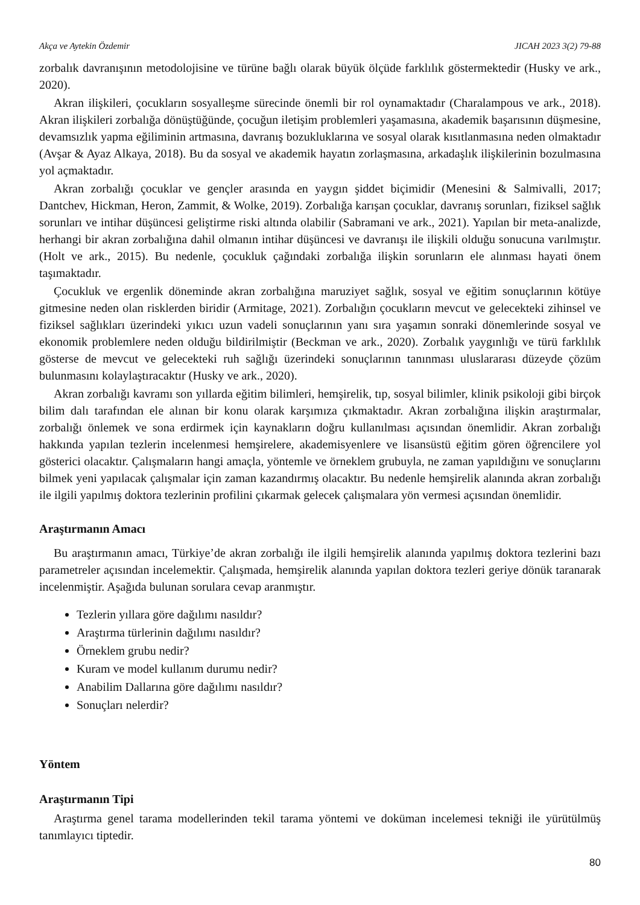Akça ve Aytekin Özdemir JICAH 2023 3(2) 79-88
zorbalık davranışının metodolojisine ve türüne bağlı olarak büyük ölçüde farklılık göstermektedir (Husky ve ark., 2020).
Akran ilişkileri, çocukların sosyalleşme sürecinde önemli bir rol oynamaktadır (Charalampous ve ark., 2018). Akran ilişkileri zorbalığa dönüştüğünde, çocuğun iletişim problemleri yaşamasına, akademik başarısının düşmesine, devamsızlık yapma eğiliminin artmasına, davranış bozukluklarına ve sosyal olarak kısıtlanmasına neden olmaktadır (Avşar & Ayaz Alkaya, 2018). Bu da sosyal ve akademik hayatın zorlaşmasına, arkadaşlık ilişkilerinin bozulmasına yol açmaktadır.
Akran zorbalığı çocuklar ve gençler arasında en yaygın şiddet biçimidir (Menesini & Salmivalli, 2017; Dantchev, Hickman, Heron, Zammit, & Wolke, 2019). Zorbalığa karışan çocuklar, davranış sorunları, fiziksel sağlık sorunları ve intihar düşüncesi geliştirme riski altında olabilir (Sabramani ve ark., 2021). Yapılan bir meta-analizde, herhangi bir akran zorbalığına dahil olmanın intihar düşüncesi ve davranışı ile ilişkili olduğu sonucuna varılmıştır. (Holt ve ark., 2015). Bu nedenle, çocukluk çağındaki zorbalığa ilişkin sorunların ele alınması hayati önem taşımaktadır.
Çocukluk ve ergenlik döneminde akran zorbalığına maruziyet sağlık, sosyal ve eğitim sonuçlarının kötüye gitmesine neden olan risklerden biridir (Armitage, 2021). Zorbalığın çocukların mevcut ve gelecekteki zihinsel ve fiziksel sağlıkları üzerindeki yıkıcı uzun vadeli sonuçlarının yanı sıra yaşamın sonraki dönemlerinde sosyal ve ekonomik problemlere neden olduğu bildirilmiştir (Beckman ve ark., 2020). Zorbalık yaygınlığı ve türü farklılık gösterse de mevcut ve gelecekteki ruh sağlığı üzerindeki sonuçlarının tanınması uluslararası düzeyde çözüm bulunmasını kolaylaştıracaktır (Husky ve ark., 2020).
Akran zorbalığı kavramı son yıllarda eğitim bilimleri, hemşirelik, tıp, sosyal bilimler, klinik psikoloji gibi birçok bilim dalı tarafından ele alınan bir konu olarak karşımıza çıkmaktadır. Akran zorbalığına ilişkin araştırmalar, zorbalığı önlemek ve sona erdirmek için kaynakların doğru kullanılması açısından önemlidir. Akran zorbalığı hakkında yapılan tezlerin incelenmesi hemşirelere, akademisyenlere ve lisansüstü eğitim gören öğrencilere yol gösterici olacaktır. Çalışmaların hangi amaçla, yöntemle ve örneklem grubuyla, ne zaman yapıldığını ve sonuçlarını bilmek yeni yapılacak çalışmalar için zaman kazandırmış olacaktır. Bu nedenle hemşirelik alanında akran zorbalığı ile ilgili yapılmış doktora tezlerinin profilini çıkarmak gelecek çalışmalara yön vermesi açısından önemlidir.
Araştırmanın Amacı
Bu araştırmanın amacı, Türkiye’de akran zorbalığı ile ilgili hemşirelik alanında yapılmış doktora tezlerini bazı parametreler açısından incelemektir. Çalışmada, hemşirelik alanında yapılan doktora tezleri geriye dönük taranarak incelenmiştir. Aşağıda bulunan sorulara cevap aranmıştır.
Tezlerin yıllara göre dağılımı nasıldır?
Araştırma türlerinin dağılımı nasıldır?
Örneklem grubu nedir?
Kuram ve model kullanım durumu nedir?
Anabilim Dallarına göre dağılımı nasıldır?
Sonuçları nelerdir?
Yöntem
Araştırmanın Tipi
Araştırma genel tarama modellerinden tekil tarama yöntemi ve doküman incelemesi tekniği ile yürütülmüş tanımlayıcı tiptedir.
80